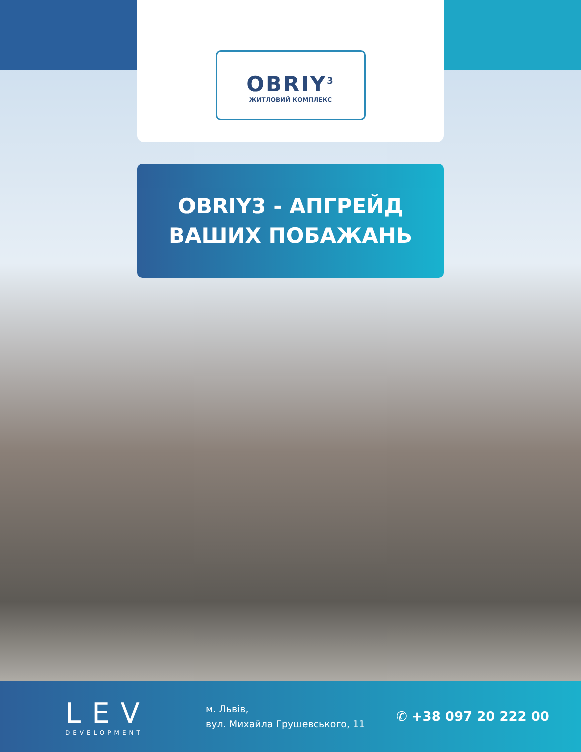OBRIY<sup>3</sup>
ЖИТЛОВИЙ КОМПЛЕКС
OBRIY3 - АПГРЕЙД
ВАШИХ ПОБАЖАНЬ
LEV
DEVELOPMENT
м. Львів,
вул. Михайла Грушевського, 11
✆ +38 097 20 222 00